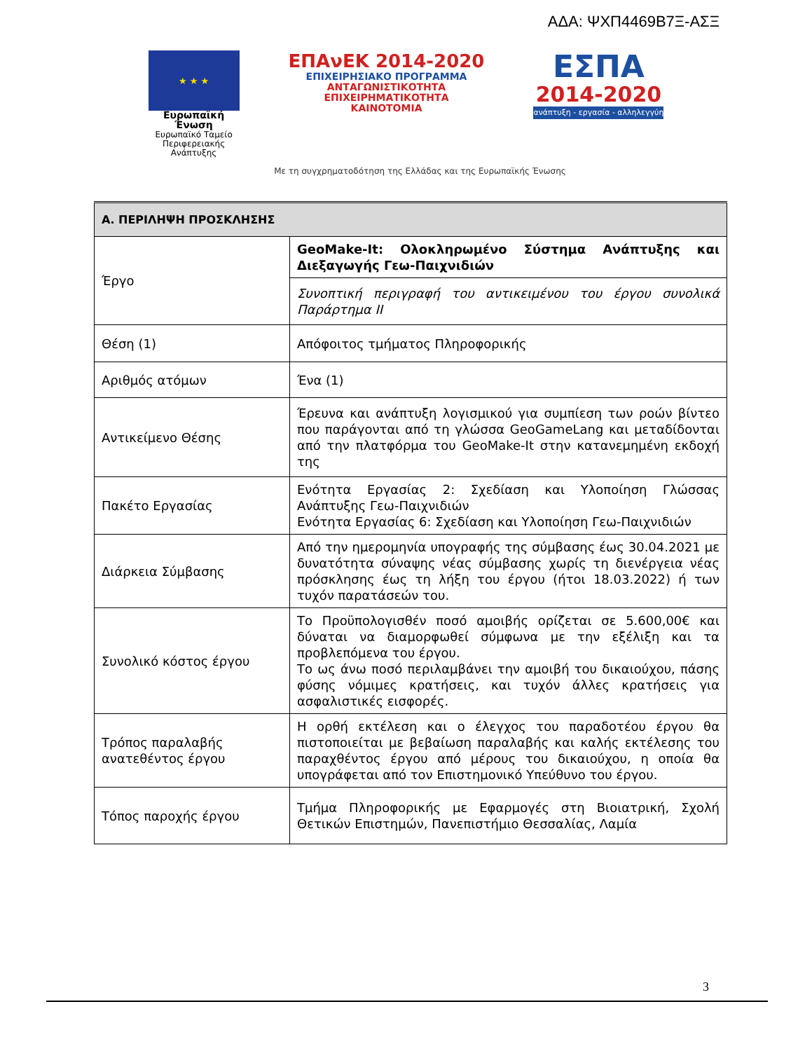ΑΔΑ: ΨΧΠ4469Β7Ξ-ΑΣΞ
★ ★ ★
Ευρωπαϊκή Ένωση
Ευρωπαϊκό Ταμείο
Περιφερειακής Ανάπτυξης
ΕΠΑνΕΚ 2014-2020
ΕΠΙΧΕΙΡΗΣΙΑΚΟ ΠΡΟΓΡΑΜΜΑ
ΑΝΤΑΓΩΝΙΣΤΙΚΟΤΗΤΑ
ΕΠΙΧΕΙΡΗΜΑΤΙΚΟΤΗΤΑ
ΚΑΙΝΟΤΟΜΙΑ
ΕΣΠΑ
2014-2020
ανάπτυξη - εργασία - αλληλεγγύη
Με τη συγχρηματοδότηση της Ελλάδας και της Ευρωπαϊκής Ένωσης
| Α. ΠΕΡΙΛΗΨΗ ΠΡΟΣΚΛΗΣΗΣ | |
| --- | --- |
| Έργο | GeoMake-It: Ολοκληρωμένο Σύστημα Ανάπτυξης και Διεξαγωγής Γεω-Παιχνιδιών |
| | Συνοπτική περιγραφή του αντικειμένου του έργου συνολικά Παράρτημα ΙΙ |
| Θέση (1) | Απόφοιτος τμήματος Πληροφορικής |
| Αριθμός ατόμων | Ένα (1) |
| Αντικείμενο Θέσης | Έρευνα και ανάπτυξη λογισμικού για συμπίεση των ροών βίντεο που παράγονται από τη γλώσσα GeoGameLang και μεταδίδονται από την πλατφόρμα του GeoMake-It στην κατανεμημένη εκδοχή της |
| Πακέτο Εργασίας | Ενότητα Εργασίας 2: Σχεδίαση και Υλοποίηση Γλώσσας Ανάπτυξης Γεω-Παιχνιδιών Ενότητα Εργασίας 6: Σχεδίαση και Υλοποίηση Γεω-Παιχνιδιών |
| Διάρκεια Σύμβασης | Από την ημερομηνία υπογραφής της σύμβασης έως 30.04.2021 με δυνατότητα σύναψης νέας σύμβασης χωρίς τη διενέργεια νέας πρόσκλησης έως τη λήξη του έργου (ήτοι 18.03.2022) ή των τυχόν παρατάσεών του. |
| Συνολικό κόστος έργου | Το Προϋπολογισθέν ποσό αμοιβής ορίζεται σε 5.600,00€ και δύναται να διαμορφωθεί σύμφωνα με την εξέλιξη και τα προβλεπόμενα του έργου. Το ως άνω ποσό περιλαμβάνει την αμοιβή του δικαιούχου, πάσης φύσης νόμιμες κρατήσεις, και τυχόν άλλες κρατήσεις για ασφαλιστικές εισφορές. |
| Τρόπος παραλαβής ανατεθέντος έργου | Η ορθή εκτέλεση και ο έλεγχος του παραδοτέου έργου θα πιστοποιείται με βεβαίωση παραλαβής και καλής εκτέλεσης του παραχθέντος έργου από μέρους του δικαιούχου, η οποία θα υπογράφεται από τον Επιστημονικό Υπεύθυνο του έργου. |
| Τόπος παροχής έργου | Τμήμα Πληροφορικής με Εφαρμογές στη Βιοιατρική, Σχολή Θετικών Επιστημών, Πανεπιστήμιο Θεσσαλίας, Λαμία |
3